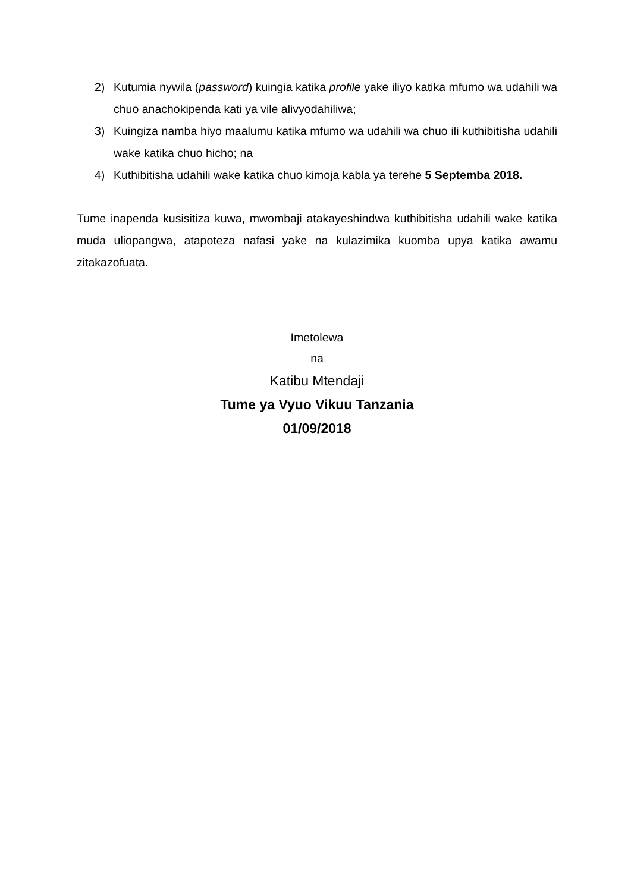2) Kutumia nywila (password) kuingia katika profile yake iliyo katika mfumo wa udahili wa chuo anachokipenda kati ya vile alivyodahiliwa;
3) Kuingiza namba hiyo maalumu katika mfumo wa udahili wa chuo ili kuthibitisha udahili wake katika chuo hicho; na
4) Kuthibitisha udahili wake katika chuo kimoja kabla ya terehe 5 Septemba 2018.
Tume inapenda kusisitiza kuwa, mwombaji atakayeshindwa kuthibitisha udahili wake katika muda uliopangwa, atapoteza nafasi yake na kulazimika kuomba upya katika awamu zitakazofuata.
Imetolewa
na
Katibu Mtendaji
Tume ya Vyuo Vikuu Tanzania
01/09/2018